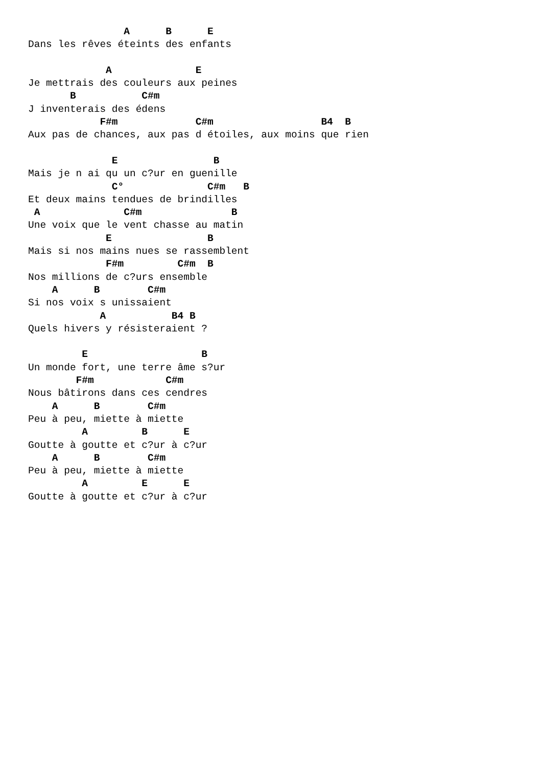A      B      E
Dans les rêves éteints des enfants

             A              E
Je mettrais des couleurs aux peines
       B           C#m
J inventerais des édens
            F#m             C#m                  B4  B
Aux pas de chances, aux pas d étoiles, aux moins que rien

              E                B
Mais je n ai qu un c?ur en guenille
              C°              C#m   B
Et deux mains tendues de brindilles
 A              C#m               B
Une voix que le vent chasse au matin
             E                B
Mais si nos mains nues se rassemblent
             F#m         C#m  B
Nos millions de c?urs ensemble
    A      B        C#m
Si nos voix s unissaient
            A           B4 B
Quels hivers y résisteraient ?

         E                   B
Un monde fort, une terre âme s?ur
        F#m            C#m
Nous bâtirons dans ces cendres
    A      B        C#m
Peu à peu, miette à miette
         A         B      E
Goutte à goutte et c?ur à c?ur
    A      B        C#m
Peu à peu, miette à miette
         A         E      E
Goutte à goutte et c?ur à c?ur